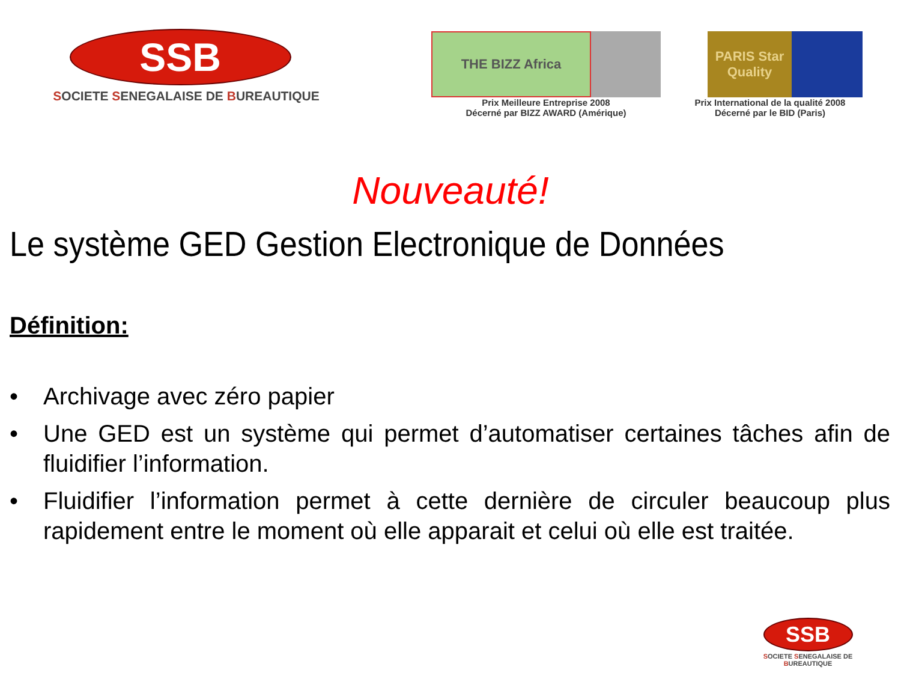SSB
SOCIETE SENEGALAISE DE BUREAUTIQUE
THE BIZZ Africa
Prix Meilleure Entreprise 2008
Décerné par BIZZ AWARD (Amérique)
PARIS Star Quality
Prix International de la qualité 2008
Décerné par le BID (Paris)
Nouveauté!
Le système GED Gestion Electronique de Données
Définition:
• Archivage avec zéro papier
• Une GED est un système qui permet d’automatiser certaines tâches afin de fluidifier l’information.
• Fluidifier l’information permet à cette dernière de circuler beaucoup plus rapidement entre le moment où elle apparait et celui où elle est traitée.
SSB
SOCIETE SENEGALAISE DE BUREAUTIQUE